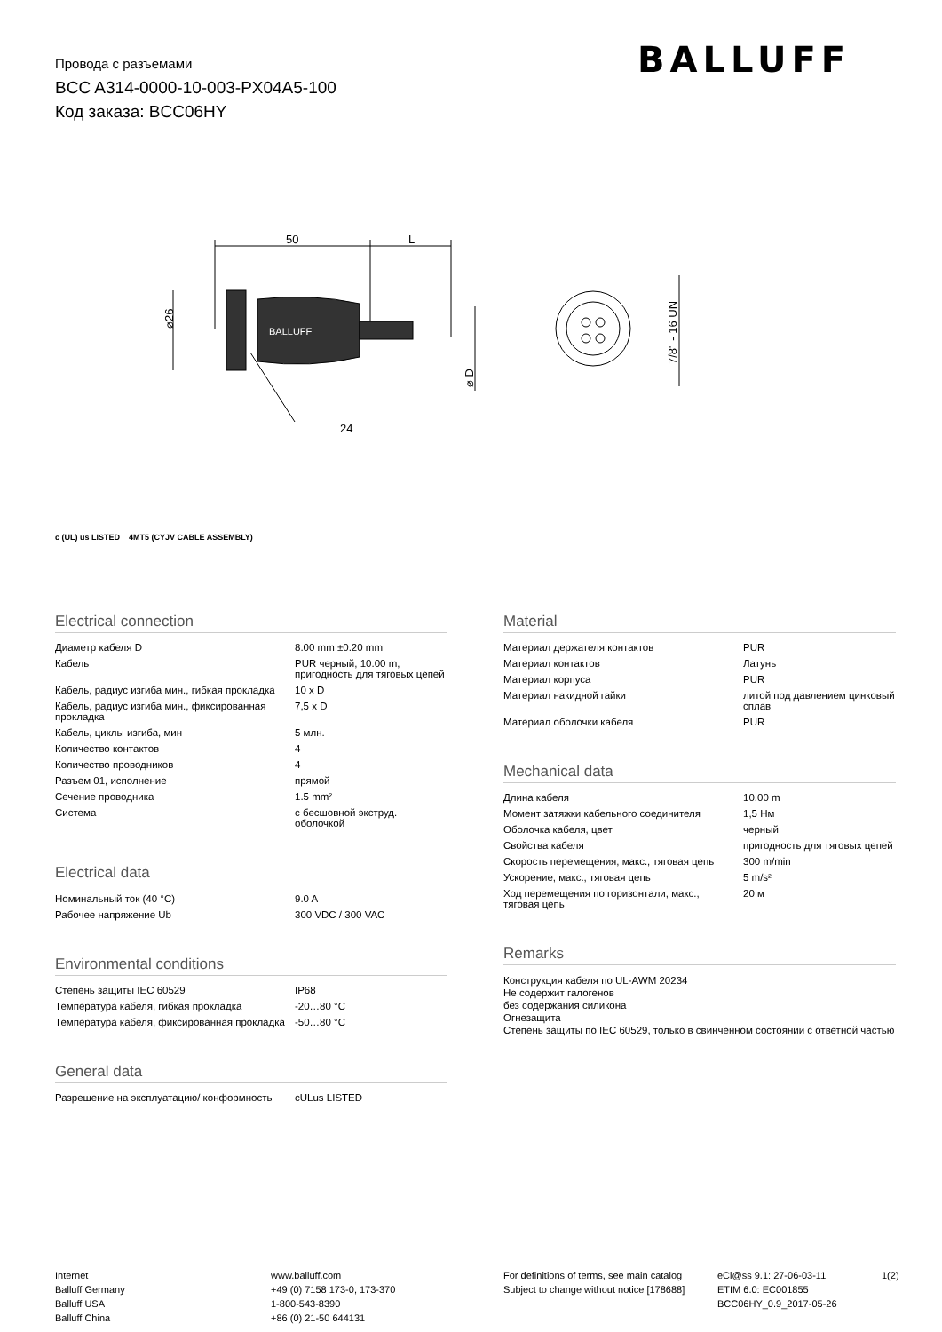Провода с разъемами
BCC A314-0000-10-003-PX04A5-100
Код заказа: BCC06HY
BALLUFF
50
L
24
⌀26
⌀ D
7/8" - 16 UN
BALLUFF
c (UL) us LISTED 4MT5 (CYJV CABLE ASSEMBLY)
Electrical connection
| Диаметр кабеля D | 8.00 mm ±0.20 mm |
| Кабель | PUR черный, 10.00 m, пригодность для тяговых цепей |
| Кабель, радиус изгиба мин., гибкая прокладка | 10 x D |
| Кабель, радиус изгиба мин., фиксированная прокладка | 7,5 x D |
| Кабель, циклы изгиба, мин | 5 млн. |
| Количество контактов | 4 |
| Количество проводников | 4 |
| Разъем 01, исполнение | прямой |
| Сечение проводника | 1.5 mm² |
| Система | с бесшовной экструд. оболочкой |
Electrical data
| Номинальный ток (40 °C) | 9.0 A |
| Рабочее напряжение Ub | 300 VDC / 300 VAC |
Environmental conditions
| Степень защиты IEC 60529 | IP68 |
| Температура кабеля, гибкая прокладка | -20…80 °C |
| Температура кабеля, фиксированная прокладка | -50…80 °C |
General data
| Разрешение на эксплуатацию/ конформность | cULus LISTED |
Material
| Материал держателя контактов | PUR |
| Материал контактов | Латунь |
| Материал корпуса | PUR |
| Материал накидной гайки | литой под давлением цинковый сплав |
| Материал оболочки кабеля | PUR |
Mechanical data
| Длина кабеля | 10.00 m |
| Момент затяжки кабельного соединителя | 1,5 Нм |
| Оболочка кабеля, цвет | черный |
| Свойства кабеля | пригодность для тяговых цепей |
| Скорость перемещения, макс., тяговая цепь | 300 m/min |
| Ускорение, макс., тяговая цепь | 5 m/s² |
| Ход перемещения по горизонтали, макс., тяговая цепь | 20 м |
Remarks
Конструкция кабеля по UL-AWM 20234
Не содержит галогенов
без содержания силикона
Огнезащита
Степень защиты по IEC 60529, только в свинченном состоянии с ответной частью
Internet
Balluff Germany
Balluff USA
Balluff China
www.balluff.com
+49 (0) 7158 173-0, 173-370
1-800-543-8390
+86 (0) 21-50 644131
For definitions of terms, see main catalog
Subject to change without notice [178688]
eCl@ss 9.1: 27-06-03-11
ETIM 6.0: EC001855
BCC06HY_0.9_2017-05-26
1(2)